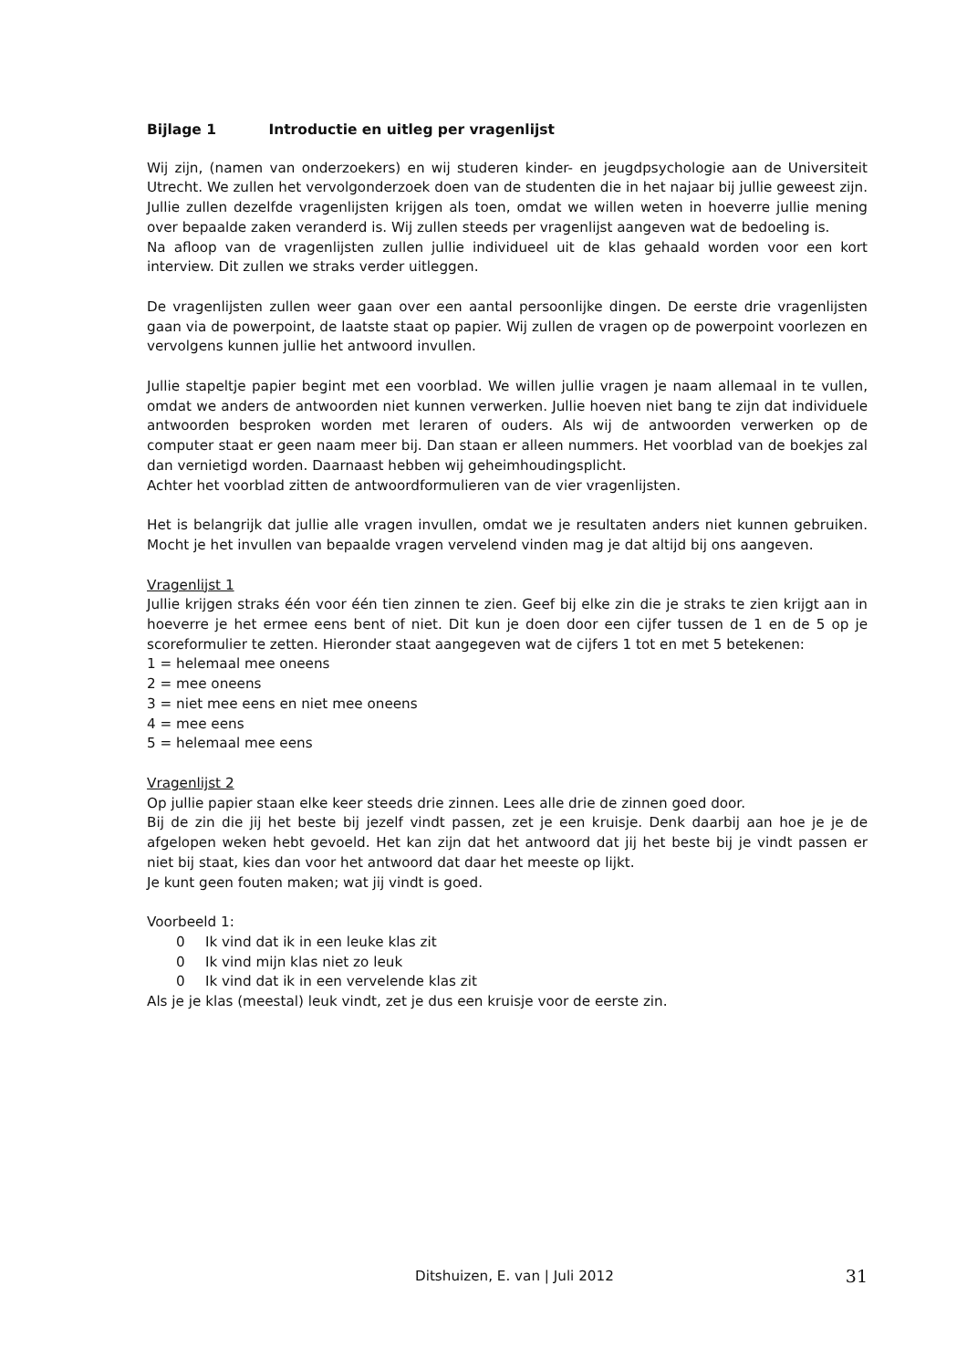Bijlage 1 Introductie en uitleg per vragenlijst
Wij zijn, (namen van onderzoekers) en wij studeren kinder- en jeugdpsychologie aan de Universiteit Utrecht. We zullen het vervolgonderzoek doen van de studenten die in het najaar bij jullie geweest zijn. Jullie zullen dezelfde vragenlijsten krijgen als toen, omdat we willen weten in hoeverre jullie mening over bepaalde zaken veranderd is. Wij zullen steeds per vragenlijst aangeven wat de bedoeling is.
Na afloop van de vragenlijsten zullen jullie individueel uit de klas gehaald worden voor een kort interview. Dit zullen we straks verder uitleggen.
De vragenlijsten zullen weer gaan over een aantal persoonlijke dingen. De eerste drie vragenlijsten gaan via de powerpoint, de laatste staat op papier. Wij zullen de vragen op de powerpoint voorlezen en vervolgens kunnen jullie het antwoord invullen.
Jullie stapeltje papier begint met een voorblad. We willen jullie vragen je naam allemaal in te vullen, omdat we anders de antwoorden niet kunnen verwerken. Jullie hoeven niet bang te zijn dat individuele antwoorden besproken worden met leraren of ouders. Als wij de antwoorden verwerken op de computer staat er geen naam meer bij. Dan staan er alleen nummers. Het voorblad van de boekjes zal dan vernietigd worden. Daarnaast hebben wij geheimhoudingsplicht.
Achter het voorblad zitten de antwoordformulieren van de vier vragenlijsten.
Het is belangrijk dat jullie alle vragen invullen, omdat we je resultaten anders niet kunnen gebruiken. Mocht je het invullen van bepaalde vragen vervelend vinden mag je dat altijd bij ons aangeven.
Vragenlijst 1
Jullie krijgen straks één voor één tien zinnen te zien. Geef bij elke zin die je straks te zien krijgt aan in hoeverre je het ermee eens bent of niet. Dit kun je doen door een cijfer tussen de 1 en de 5 op je scoreformulier te zetten. Hieronder staat aangegeven wat de cijfers 1 tot en met 5 betekenen:
1 = helemaal mee oneens
2 = mee oneens
3 = niet mee eens en niet mee oneens
4 = mee eens
5 = helemaal mee eens
Vragenlijst 2
Op jullie papier staan elke keer steeds drie zinnen. Lees alle drie de zinnen goed door.
Bij de zin die jij het beste bij jezelf vindt passen, zet je een kruisje. Denk daarbij aan hoe je je de afgelopen weken hebt gevoeld. Het kan zijn dat het antwoord dat jij het beste bij je vindt passen er niet bij staat, kies dan voor het antwoord dat daar het meeste op lijkt.
Je kunt geen fouten maken; wat jij vindt is goed.
Voorbeeld 1:
0 Ik vind dat ik in een leuke klas zit
0 Ik vind mijn klas niet zo leuk
0 Ik vind dat ik in een vervelende klas zit
Als je je klas (meestal) leuk vindt, zet je dus een kruisje voor de eerste zin.
Ditshuizen, E. van | Juli 2012
31